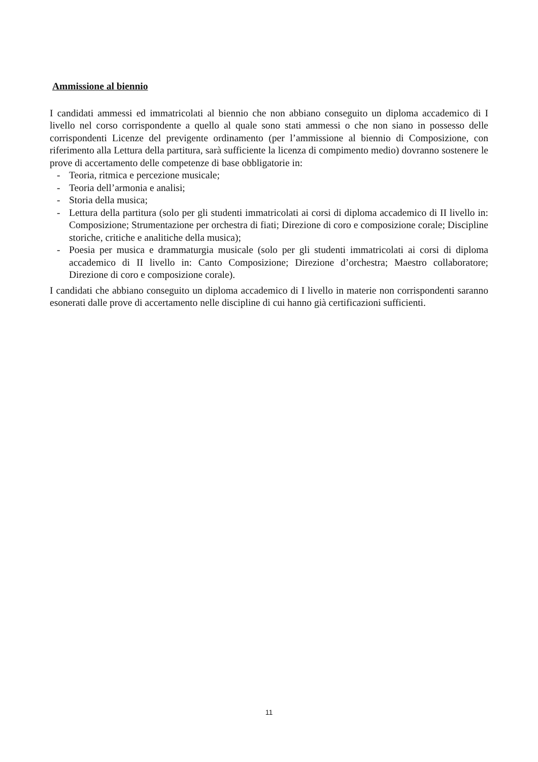Ammissione al biennio
I candidati ammessi ed immatricolati al biennio che non abbiano conseguito un diploma accademico di I livello nel corso corrispondente a quello al quale sono stati ammessi o che non siano in possesso delle corrispondenti Licenze del previgente ordinamento (per l’ammissione al biennio di Composizione, con riferimento alla Lettura della partitura, sarà sufficiente la licenza di compimento medio) dovranno sostenere le prove di accertamento delle competenze di base obbligatorie in:
- Teoria, ritmica e percezione musicale;
- Teoria dell’armonia e analisi;
- Storia della musica;
- Lettura della partitura (solo per gli studenti immatricolati ai corsi di diploma accademico di II livello in: Composizione; Strumentazione per orchestra di fiati; Direzione di coro e composizione corale; Discipline storiche, critiche e analitiche della musica);
- Poesia per musica e drammaturgia musicale (solo per gli studenti immatricolati ai corsi di diploma accademico di II livello in: Canto Composizione; Direzione d’orchestra; Maestro collaboratore; Direzione di coro e composizione corale).
I candidati che abbiano conseguito un diploma accademico di I livello in materie non corrispondenti saranno esonerati dalle prove di accertamento nelle discipline di cui hanno già certificazioni sufficienti.
11